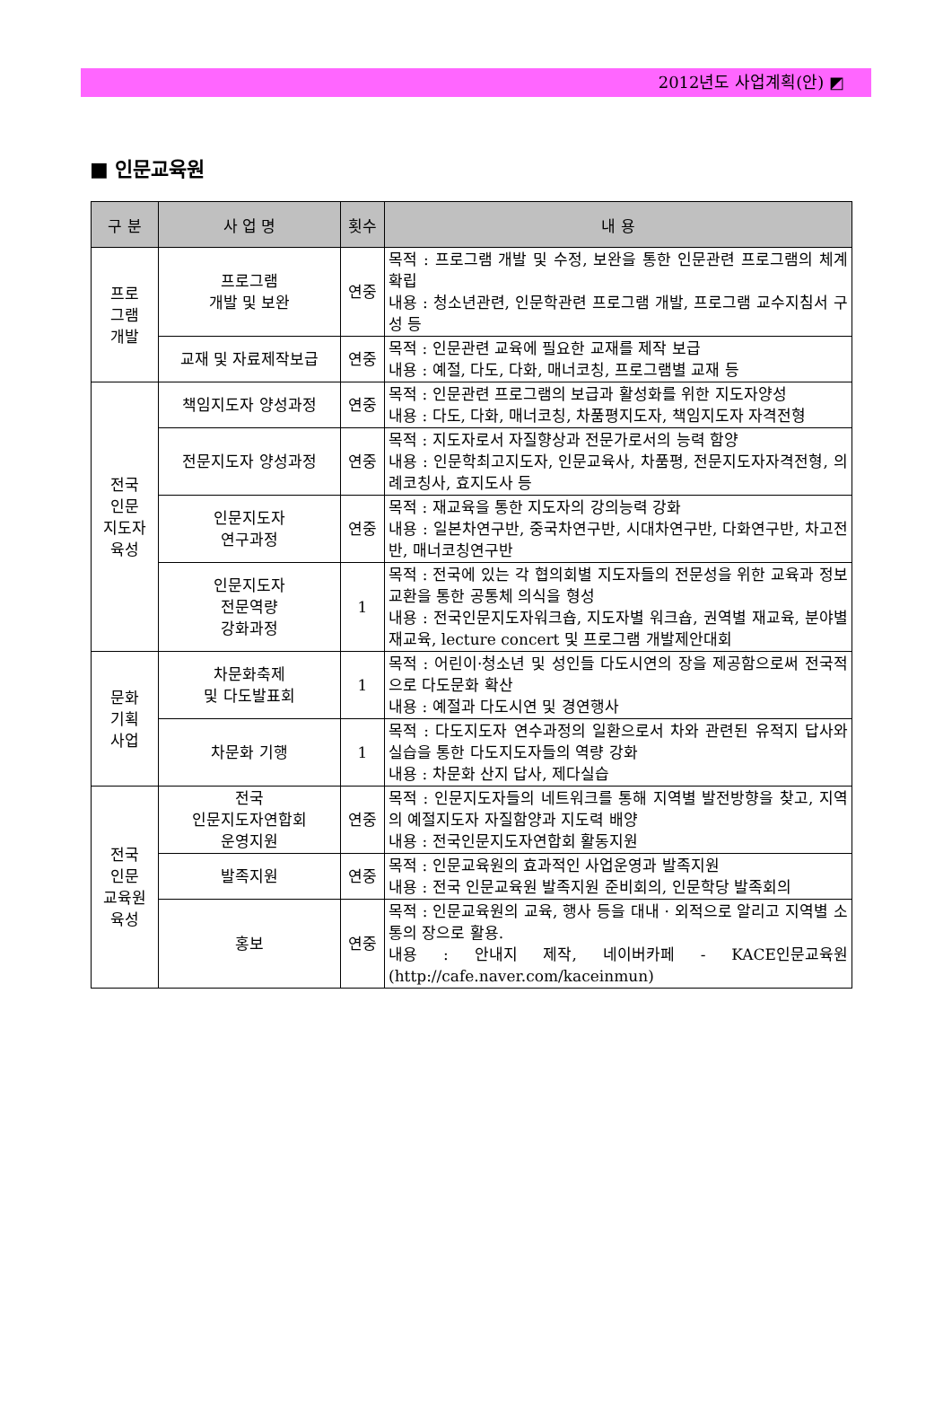2012년도 사업계획(안) ◩
■ 인문교육원
| 구 분 | 사 업 명 | 횟수 | 내 용 |
| --- | --- | --- | --- |
| 프로 그램 개발 | 프로그램 개발 및 보완 | 연중 | 목적 : 프로그램 개발 및 수정, 보완을 통한 인문관련 프로그램의 체계 확립 내용 : 청소년관련, 인문학관련 프로그램 개발, 프로그램 교수지침서 구성 등 |
| | 교재 및 자료제작보급 | 연중 | 목적 : 인문관련 교육에 필요한 교재를 제작 보급 내용 : 예절, 다도, 다화, 매너코칭, 프로그램별 교재 등 |
| 전국 인문 지도자 육성 | 책임지도자 양성과정 | 연중 | 목적 : 인문관련 프로그램의 보급과 활성화를 위한 지도자양성 내용 : 다도, 다화, 매너코칭, 차품평지도자, 책임지도자 자격전형 |
| | 전문지도자 양성과정 | 연중 | 목적 : 지도자로서 자질향상과 전문가로서의 능력 함양 내용 : 인문학최고지도자, 인문교육사, 차품평, 전문지도자자격전형, 의례코칭사, 효지도사 등 |
| | 인문지도자 연구과정 | 연중 | 목적 : 재교육을 통한 지도자의 강의능력 강화 내용 : 일본차연구반, 중국차연구반, 시대차연구반, 다화연구반, 차고전반, 매너코칭연구반 |
| | 인문지도자 전문역량 강화과정 | 1 | 목적 : 전국에 있는 각 협의회별 지도자들의 전문성을 위한 교육과 정보교환을 통한 공통체 의식을 형성 내용 : 전국인문지도자워크숍, 지도자별 워크숍, 권역별 재교육, 분야별 재교육, lecture concert 및 프로그램 개발제안대회 |
| 문화 기획 사업 | 차문화축제 및 다도발표회 | 1 | 목적 : 어린이·청소년 및 성인들 다도시연의 장을 제공함으로써 전국적으로 다도문화 확산 내용 : 예절과 다도시연 및 경연행사 |
| | 차문화 기행 | 1 | 목적 : 다도지도자 연수과정의 일환으로서 차와 관련된 유적지 답사와 실습을 통한 다도지도자들의 역량 강화 내용 : 차문화 산지 답사, 제다실습 |
| 전국 인문 교육원 육성 | 전국 인문지도자연합회 운영지원 | 연중 | 목적 : 인문지도자들의 네트워크를 통해 지역별 발전방향을 찾고, 지역의 예절지도자 자질함양과 지도력 배양 내용 : 전국인문지도자연합회 활동지원 |
| | 발족지원 | 연중 | 목적 : 인문교육원의 효과적인 사업운영과 발족지원 내용 : 전국 인문교육원 발족지원 준비회의, 인문학당 발족회의 |
| | 홍보 | 연중 | 목적 : 인문교육원의 교육, 행사 등을 대내 · 외적으로 알리고 지역별 소통의 장으로 활용. 내용 : 안내지 제작, 네이버카페 - KACE인문교육원 (http://cafe.naver.com/kaceinmun) |